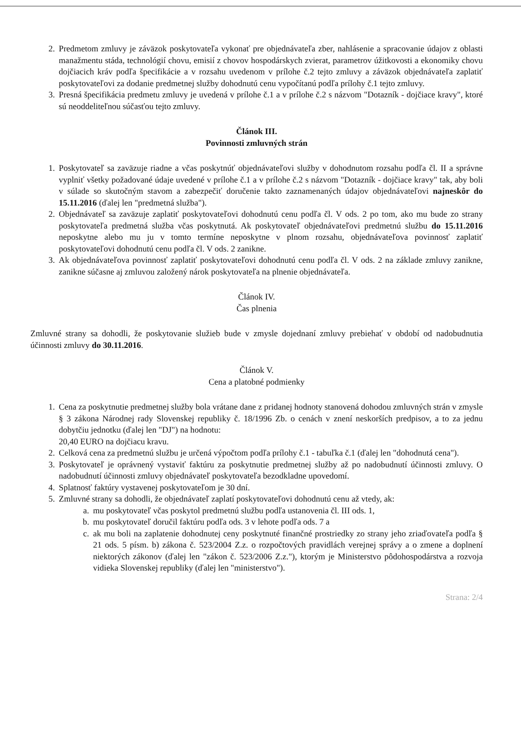2. Predmetom zmluvy je záväzok poskytovateľa vykonať pre objednávateľa zber, nahlásenie a spracovanie údajov z oblasti manažmentu stáda, technológií chovu, emisií z chovov hospodárskych zvierat, parametrov úžitkovosti a ekonomiky chovu dojčiacich kráv podľa špecifikácie a v rozsahu uvedenom v prílohe č.2 tejto zmluvy a záväzok objednávateľa zaplatiť poskytovateľovi za dodanie predmetnej služby dohodnutú cenu vypočítanú podľa prílohy č.1 tejto zmluvy.
3. Presná špecifikácia predmetu zmluvy je uvedená v prílohe č.1 a v prílohe č.2 s názvom "Dotazník - dojčiace kravy", ktoré sú neoddeliteľnou súčasťou tejto zmluvy.
Článok III.
Povinnosti zmluvných strán
1. Poskytovateľ sa zaväzuje riadne a včas poskytnúť objednávateľovi služby v dohodnutom rozsahu podľa čl. II a správne vyplniť všetky požadované údaje uvedené v prílohe č.1 a v prílohe č.2 s názvom "Dotazník - dojčiace kravy" tak, aby boli v súlade so skutočným stavom a zabezpečiť doručenie takto zaznamenaných údajov objednávateľovi najneskôr do 15.11.2016 (ďalej len "predmetná služba").
2. Objednávateľ sa zaväzuje zaplatiť poskytovateľovi dohodnutú cenu podľa čl. V ods. 2 po tom, ako mu bude zo strany poskytovateľa predmetná služba včas poskytnutá. Ak poskytovateľ objednávateľovi predmetnú službu do 15.11.2016 neposkytne alebo mu ju v tomto termíne neposkytne v plnom rozsahu, objednávateľova povinnosť zaplatiť poskytovateľovi dohodnutú cenu podľa čl. V ods. 2 zanikne.
3. Ak objednávateľova povinnosť zaplatiť poskytovateľovi dohodnutú cenu podľa čl. V ods. 2 na základe zmluvy zanikne, zanikne súčasne aj zmluvou založený nárok poskytovateľa na plnenie objednávateľa.
Článok IV.
Čas plnenia
Zmluvné strany sa dohodli, že poskytovanie služieb bude v zmysle dojednaní zmluvy prebiehať v období od nadobudnutia účinnosti zmluvy do 30.11.2016.
Článok V.
Cena a platobné podmienky
1. Cena za poskytnutie predmetnej služby bola vrátane dane z pridanej hodnoty stanovená dohodou zmluvných strán v zmysle § 3 zákona Národnej rady Slovenskej republiky č. 18/1996 Zb. o cenách v znení neskorších predpisov, a to za jednu dobytčiu jednotku (ďalej len "DJ") na hodnotu:
20,40 EURO na dojčiacu kravu.
2. Celková cena za predmetnú službu je určená výpočtom podľa prílohy č.1 - tabuľka č.1 (ďalej len "dohodnutá cena").
3. Poskytovateľ je oprávnený vystaviť faktúru za poskytnutie predmetnej služby až po nadobudnutí účinnosti zmluvy. O nadobudnutí účinnosti zmluvy objednávateľ poskytovateľa bezodkladne upovedomí.
4. Splatnosť faktúry vystavenej poskytovateľom je 30 dní.
5. Zmluvné strany sa dohodli, že objednávateľ zaplatí poskytovateľovi dohodnutú cenu až vtedy, ak:
a. mu poskytovateľ včas poskytol predmetnú službu podľa ustanovenia čl. III ods. 1,
b. mu poskytovateľ doručil faktúru podľa ods. 3 v lehote podľa ods. 7 a
c. ak mu boli na zaplatenie dohodnutej ceny poskytnuté finančné prostriedky zo strany jeho zriaďovateľa podľa § 21 ods. 5 písm. b) zákona č. 523/2004 Z.z. o rozpočtových pravidlách verejnej správy a o zmene a doplnení niektorých zákonov (ďalej len "zákon č. 523/2006 Z.z."), ktorým je Ministerstvo pôdohospodárstva a rozvoja vidieka Slovenskej republiky (ďalej len "ministerstvo").
Strana: 2/4